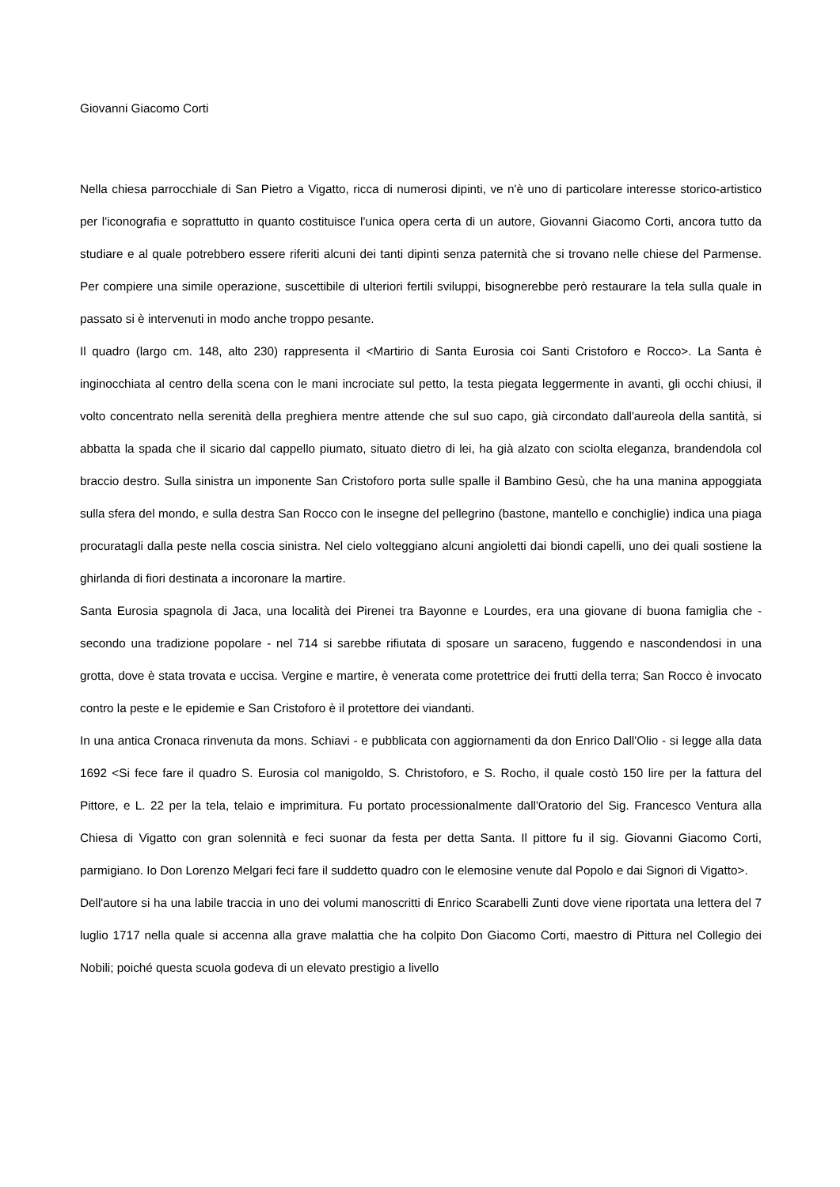Giovanni Giacomo Corti
Nella chiesa parrocchiale di San Pietro a Vigatto, ricca di numerosi dipinti, ve n'è uno di particolare interesse storico-artistico per l'iconografia e soprattutto in quanto costituisce l'unica opera certa di un autore, Giovanni Giacomo Corti, ancora tutto da studiare e al quale potrebbero essere riferiti alcuni dei tanti dipinti senza paternità che si trovano nelle chiese del Parmense. Per compiere una simile operazione, suscettibile di ulteriori fertili sviluppi, bisognerebbe però restaurare la tela sulla quale in passato si è intervenuti in modo anche troppo pesante.
Il quadro (largo cm. 148, alto 230) rappresenta il <Martirio di Santa Eurosia coi Santi Cristoforo e Rocco>. La Santa è inginocchiata al centro della scena con le mani incrociate sul petto, la testa piegata leggermente in avanti, gli occhi chiusi, il volto concentrato nella serenità della preghiera mentre attende che sul suo capo, già circondato dall'aureola della santità, si abbatta la spada che il sicario dal cappello piumato, situato dietro di lei, ha già alzato con sciolta eleganza, brandendola col braccio destro. Sulla sinistra un imponente San Cristoforo porta sulle spalle il Bambino Gesù, che ha una manina appoggiata sulla sfera del mondo, e sulla destra San Rocco con le insegne del pellegrino (bastone, mantello e conchiglie) indica una piaga procuratagli dalla peste nella coscia sinistra. Nel cielo volteggiano alcuni angioletti dai biondi capelli, uno dei quali sostiene la ghirlanda di fiori destinata a incoronare la martire.
Santa Eurosia spagnola di Jaca, una località dei Pirenei tra Bayonne e Lourdes, era una giovane di buona famiglia che - secondo una tradizione popolare - nel 714 si sarebbe rifiutata di sposare un saraceno, fuggendo e nascondendosi in una grotta, dove è stata trovata e uccisa. Vergine e martire, è venerata come protettrice dei frutti della terra; San Rocco è invocato contro la peste e le epidemie e San Cristoforo è il protettore dei viandanti.
In una antica Cronaca rinvenuta da mons. Schiavi - e pubblicata con aggiornamenti da don Enrico Dall'Olio - si legge alla data 1692 <Si fece fare il quadro S. Eurosia col manigoldo, S. Christoforo, e S. Rocho, il quale costò 150 lire per la fattura del Pittore, e L. 22 per la tela, telaio e imprimitura. Fu portato processionalmente dall'Oratorio del Sig. Francesco Ventura alla Chiesa di Vigatto con gran solennità e feci suonar da festa per detta Santa. Il pittore fu il sig. Giovanni Giacomo Corti, parmigiano. Io Don Lorenzo Melgari feci fare il suddetto quadro con le elemosine venute dal Popolo e dai Signori di Vigatto>.
Dell'autore si ha una labile traccia in uno dei volumi manoscritti di Enrico Scarabelli Zunti dove viene riportata una lettera del 7 luglio 1717 nella quale si accenna alla grave malattia che ha colpito Don Giacomo Corti, maestro di Pittura nel Collegio dei Nobili; poiché questa scuola godeva di un elevato prestigio a livello